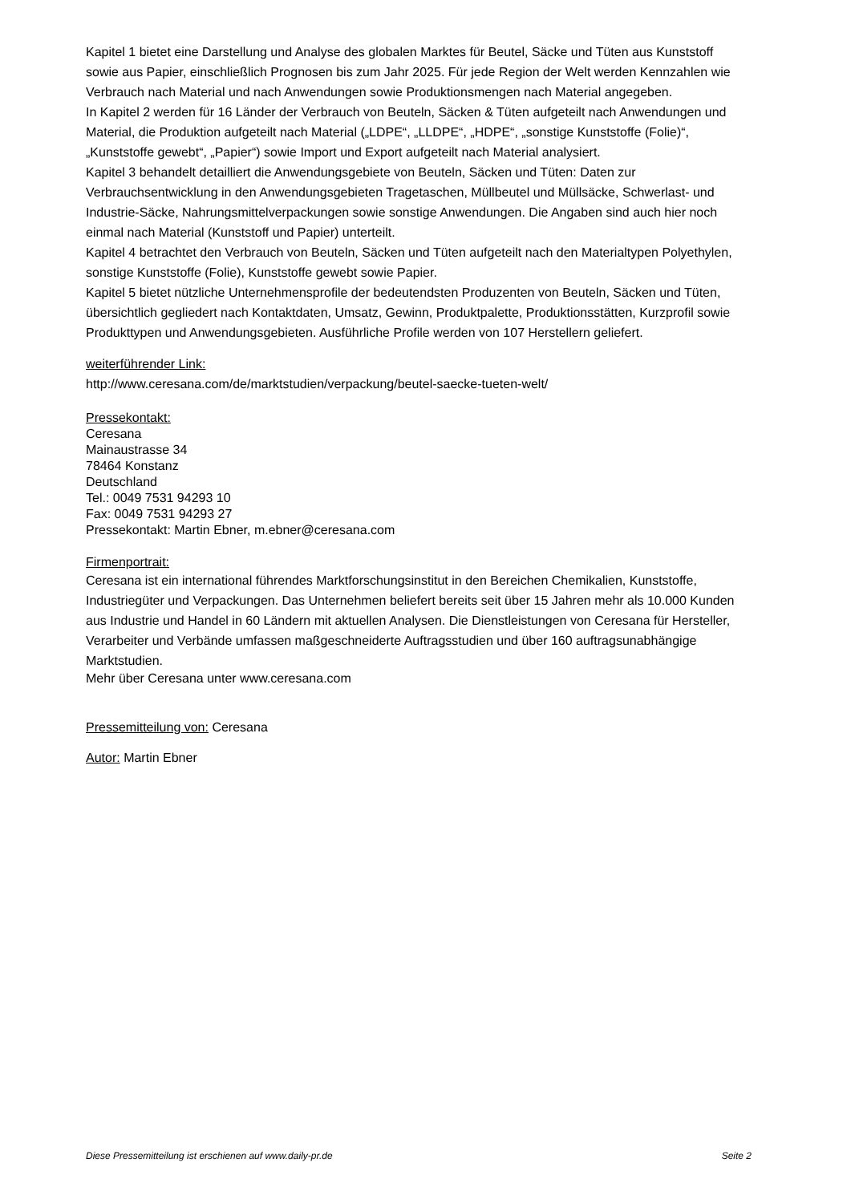Kapitel 1 bietet eine Darstellung und Analyse des globalen Marktes für Beutel, Säcke und Tüten aus Kunststoff sowie aus Papier, einschließlich Prognosen bis zum Jahr 2025. Für jede Region der Welt werden Kennzahlen wie Verbrauch nach Material und nach Anwendungen sowie Produktionsmengen nach Material angegeben.
In Kapitel 2 werden für 16 Länder der Verbrauch von Beuteln, Säcken & Tüten aufgeteilt nach Anwendungen und Material, die Produktion aufgeteilt nach Material („LDPE“, „LLDPE“, „HDPE“, „sonstige Kunststoffe (Folie)“, „Kunststoffe gewebt“, „Papier“) sowie Import und Export aufgeteilt nach Material analysiert.
Kapitel 3 behandelt detailliert die Anwendungsgebiete von Beuteln, Säcken und Tüten: Daten zur Verbrauchsentwicklung in den Anwendungsgebieten Tragetaschen, Müllbeutel und Müllsäcke, Schwerlast- und Industrie-Säcke, Nahrungsmittelverpackungen sowie sonstige Anwendungen. Die Angaben sind auch hier noch einmal nach Material (Kunststoff und Papier) unterteilt.
Kapitel 4 betrachtet den Verbrauch von Beuteln, Säcken und Tüten aufgeteilt nach den Materialtypen Polyethylen, sonstige Kunststoffe (Folie), Kunststoffe gewebt sowie Papier.
Kapitel 5 bietet nützliche Unternehmensprofile der bedeutendsten Produzenten von Beuteln, Säcken und Tüten, übersichtlich gegliedert nach Kontaktdaten, Umsatz, Gewinn, Produktpalette, Produktionsstätten, Kurzprofil sowie Produkttypen und Anwendungsgebieten. Ausführliche Profile werden von 107 Herstellern geliefert.
weiterführender Link:
http://www.ceresana.com/de/marktstudien/verpackung/beutel-saecke-tueten-welt/
Pressekontakt:
Ceresana
Mainaustrasse 34
78464 Konstanz
Deutschland
Tel.: 0049 7531 94293 10
Fax: 0049 7531 94293 27
Pressekontakt: Martin Ebner, m.ebner@ceresana.com
Firmenportrait:
Ceresana ist ein international führendes Marktforschungsinstitut in den Bereichen Chemikalien, Kunststoffe, Industriegüter und Verpackungen. Das Unternehmen beliefert bereits seit über 15 Jahren mehr als 10.000 Kunden aus Industrie und Handel in 60 Ländern mit aktuellen Analysen. Die Dienstleistungen von Ceresana für Hersteller, Verarbeiter und Verbände umfassen maßgeschneiderte Auftragsstudien und über 160 auftragsunabhängige Marktstudien.
Mehr über Ceresana unter www.ceresana.com
Pressemitteilung von: Ceresana
Autor: Martin Ebner
Diese Pressemitteilung ist erschienen auf www.daily-pr.de Seite 2